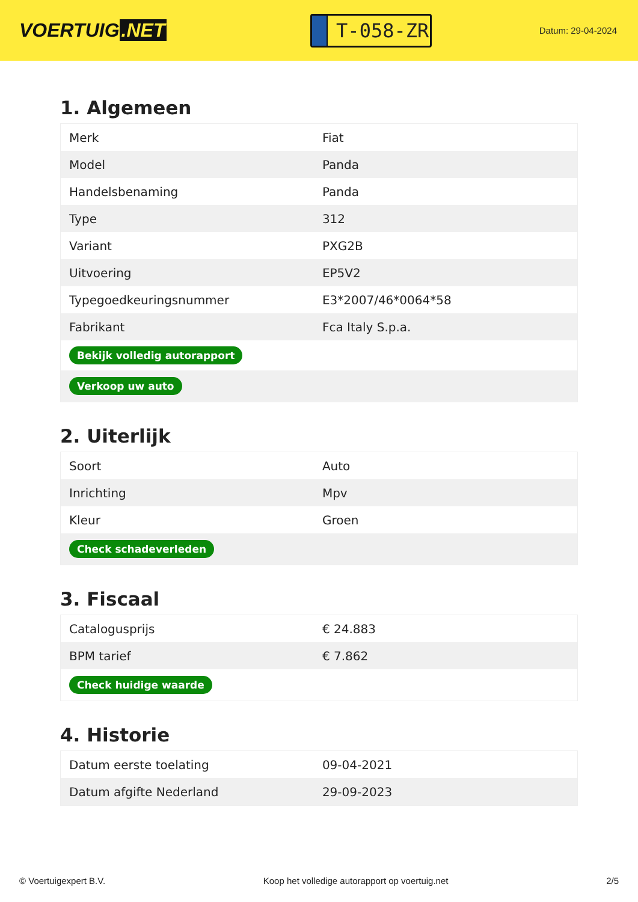VOERTUIG.NET
T-058-ZR
Datum: 29-04-2024
1. Algemeen
| Merk | Fiat |
| Model | Panda |
| Handelsbenaming | Panda |
| Type | 312 |
| Variant | PXG2B |
| Uitvoering | EP5V2 |
| Typegoedkeuringsnummer | E3*2007/46*0064*58 |
| Fabrikant | Fca Italy S.p.a. |
| Bekijk volledig autorapport | |
| Verkoop uw auto | |
2. Uiterlijk
| Soort | Auto |
| Inrichting | Mpv |
| Kleur | Groen |
| Check schadeverleden | |
3. Fiscaal
| Catalogusprijs | € 24.883 |
| BPM tarief | € 7.862 |
| Check huidige waarde | |
4. Historie
| Datum eerste toelating | 09-04-2021 |
| Datum afgifte Nederland | 29-09-2023 |
© Voertuigexpert B.V. Koop het volledige autorapport op voertuig.net 2/5